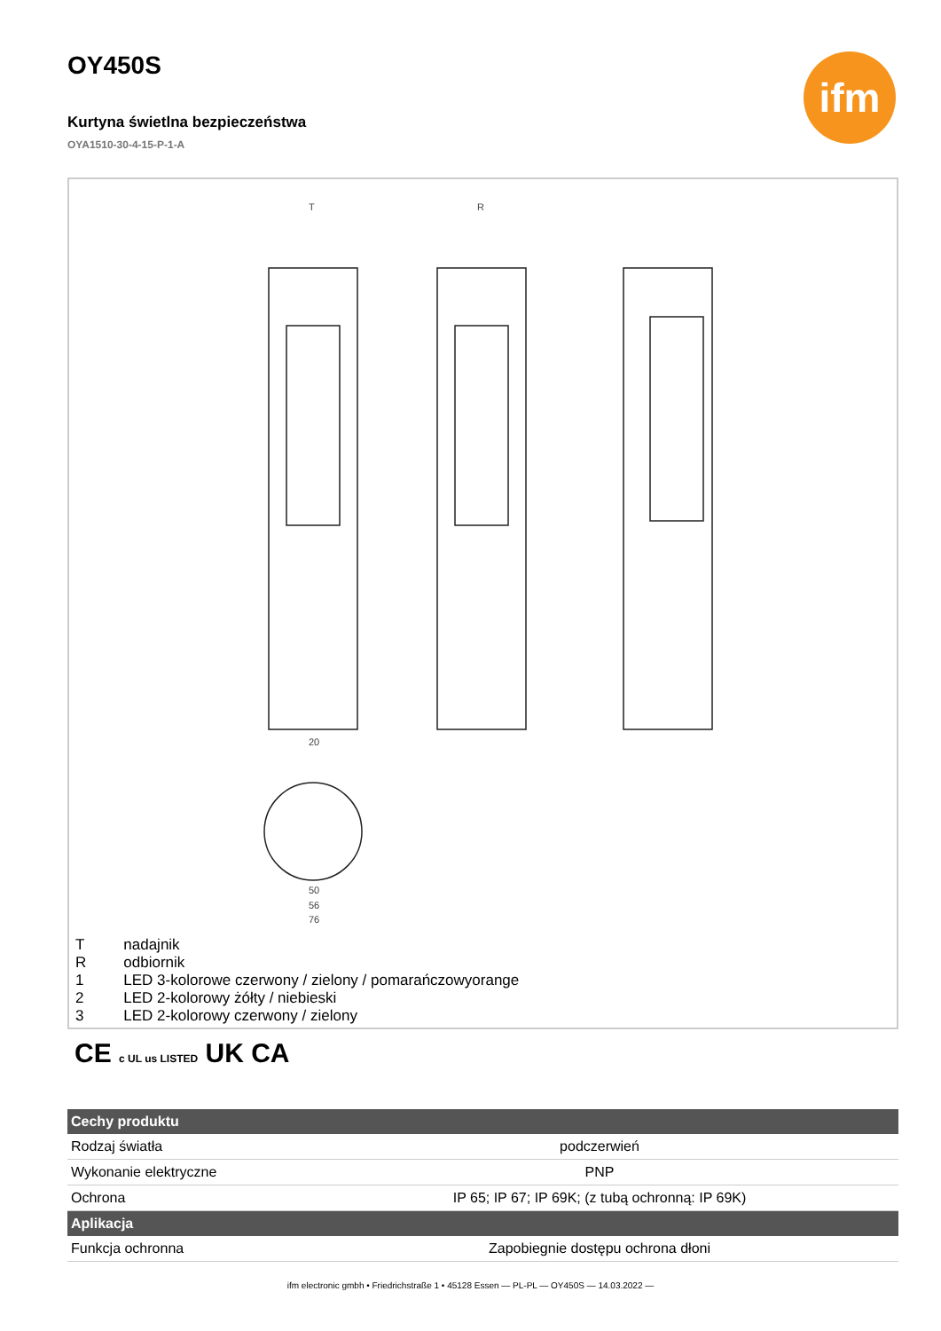ifm
OY450S
Kurtyna świetlna bezpieczeństwa
OYA1510-30-4-15-P-1-A
T
R
20
50
56
76
| T | nadajnik |
| R | odbiornik |
| 1 | LED 3-kolorowe czerwony / zielony / pomarańczowyorange |
| 2 | LED 2-kolorowy żółty / niebieski |
| 3 | LED 2-kolorowy czerwony / zielony |
CE c UL us LISTED UK CA
| Cechy produktu | |
| --- | --- |
| Rodzaj światła | podczerwień |
| Wykonanie elektryczne | PNP |
| Ochrona | IP 65; IP 67; IP 69K; (z tubą ochronną: IP 69K) |
| Aplikacja | |
| Funkcja ochronna | Zapobiegnie dostępu ochrona dłoni |
ifm electronic gmbh • Friedrichstraße 1 • 45128 Essen — PL-PL — OY450S — 14.03.2022 —